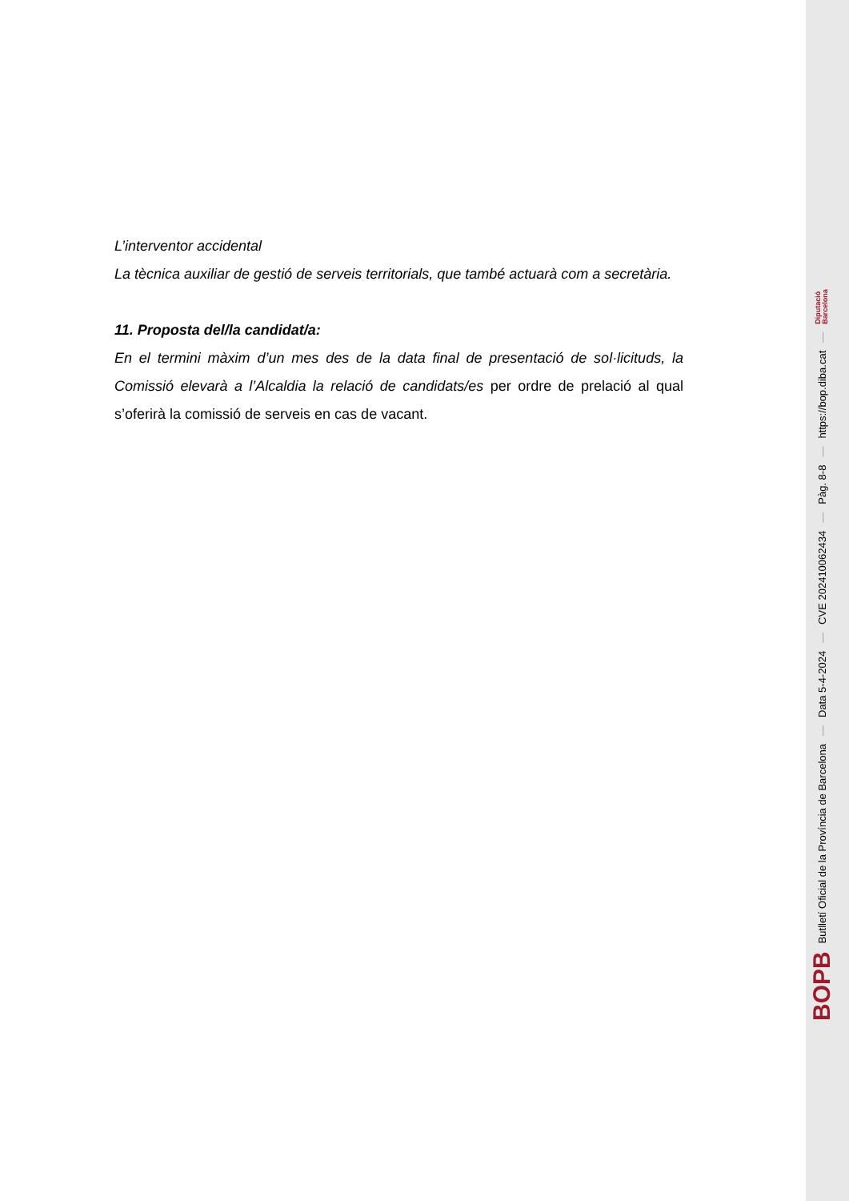L’interventor accidental
La tècnica auxiliar de gestió de serveis territorials, que també actuarà com a secretària.
11. Proposta del/la candidat/a:
En el termini màxim d’un mes des de la data final de presentació de sol·licituds, la Comissió elevarà a l’Alcaldia la relació de candidats/es per ordre de prelació al qual s’oferirà la comissió de serveis en cas de vacant.
BOPB Butlletí Oficial de la Província de Barcelona — Data 5-4-2024 — CVE 202410062434 — Pàg. 8-8 — https://bop.diba.cat — Diputació
Barcelona